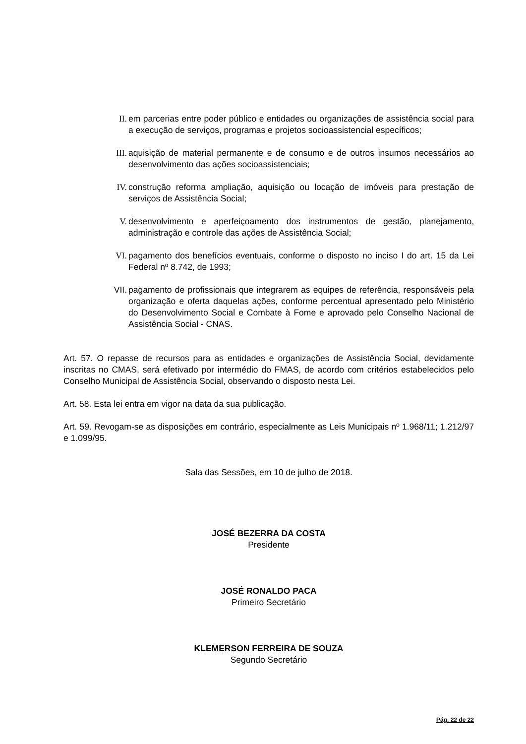II. em parcerias entre poder público e entidades ou organizações de assistência social para a execução de serviços, programas e projetos socioassistencial específicos;
III. aquisição de material permanente e de consumo e de outros insumos necessários ao desenvolvimento das ações socioassistenciais;
IV. construção reforma ampliação, aquisição ou locação de imóveis para prestação de serviços de Assistência Social;
V. desenvolvimento e aperfeiçoamento dos instrumentos de gestão, planejamento, administração e controle das ações de Assistência Social;
VI. pagamento dos benefícios eventuais, conforme o disposto no inciso I do art. 15 da Lei Federal nº 8.742, de 1993;
VII. pagamento de profissionais que integrarem as equipes de referência, responsáveis pela organização e oferta daquelas ações, conforme percentual apresentado pelo Ministério do Desenvolvimento Social e Combate à Fome e aprovado pelo Conselho Nacional de Assistência Social - CNAS.
Art. 57. O repasse de recursos para as entidades e organizações de Assistência Social, devidamente inscritas no CMAS, será efetivado por intermédio do FMAS, de acordo com critérios estabelecidos pelo Conselho Municipal de Assistência Social, observando o disposto nesta Lei.
Art. 58. Esta lei entra em vigor na data da sua publicação.
Art. 59. Revogam-se as disposições em contrário, especialmente as Leis Municipais nº 1.968/11; 1.212/97 e 1.099/95.
Sala das Sessões, em 10 de julho de 2018.
JOSÉ BEZERRA DA COSTA
Presidente
JOSÉ RONALDO PACA
Primeiro Secretário
KLEMERSON FERREIRA DE SOUZA
Segundo Secretário
Pág. 22 de 22